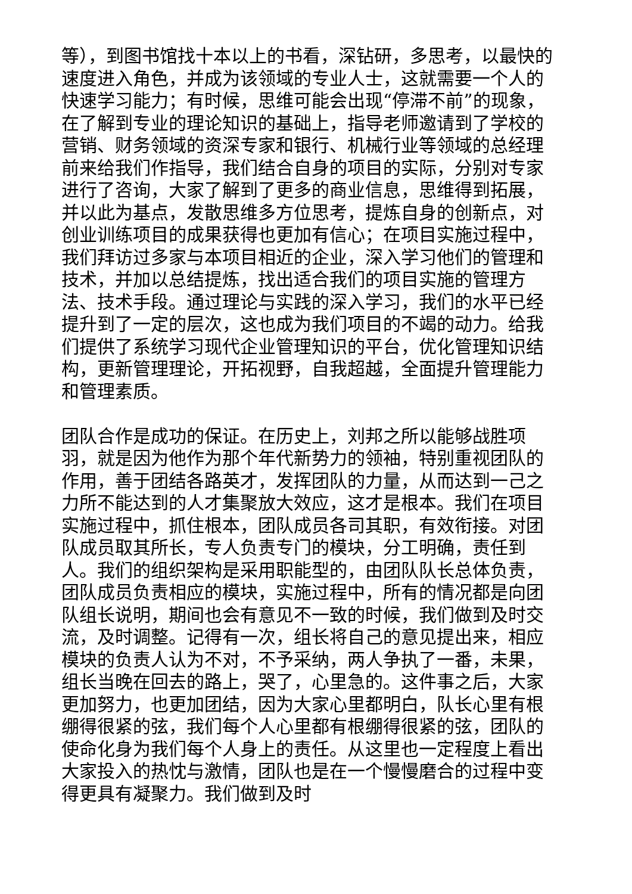等），到图书馆找十本以上的书看，深钻研，多思考，以最快的速度进入角色，并成为该领域的专业人士，这就需要一个人的快速学习能力；有时候，思维可能会出现“停滞不前”的现象，在了解到专业的理论知识的基础上，指导老师邀请到了学校的营销、财务领域的资深专家和银行、机械行业等领域的总经理前来给我们作指导，我们结合自身的项目的实际，分别对专家进行了咨询，大家了解到了更多的商业信息，思维得到拓展，并以此为基点，发散思维多方位思考，提炼自身的创新点，对创业训练项目的成果获得也更加有信心；在项目实施过程中，我们拜访过多家与本项目相近的企业，深入学习他们的管理和技术，并加以总结提炼，找出适合我们的项目实施的管理方法、技术手段。通过理论与实践的深入学习，我们的水平已经提升到了一定的层次，这也成为我们项目的不竭的动力。给我们提供了系统学习现代企业管理知识的平台，优化管理知识结构，更新管理理论，开拓视野，自我超越，全面提升管理能力和管理素质。
团队合作是成功的保证。在历史上，刘邦之所以能够战胜项羽，就是因为他作为那个年代新势力的领袖，特别重视团队的作用，善于团结各路英才，发挥团队的力量，从而达到一己之力所不能达到的人才集聚放大效应，这才是根本。我们在项目实施过程中，抓住根本，团队成员各司其职，有效衔接。对团队成员取其所长，专人负责专门的模块，分工明确，责任到人。我们的组织架构是采用职能型的，由团队队长总体负责，团队成员负责相应的模块，实施过程中，所有的情况都是向团队组长说明，期间也会有意见不一致的时候，我们做到及时交流，及时调整。记得有一次，组长将自己的意见提出来，相应模块的负责人认为不对，不予采纳，两人争执了一番，未果，组长当晚在回去的路上，哭了，心里急的。这件事之后，大家更加努力，也更加团结，因为大家心里都明白，队长心里有根绷得很紧的弦，我们每个人心里都有根绷得很紧的弦，团队的使命化身为我们每个人身上的责任。从这里也一定程度上看出大家投入的热忱与激情，团队也是在一个慢慢磨合的过程中变得更具有凝聚力。我们做到及时